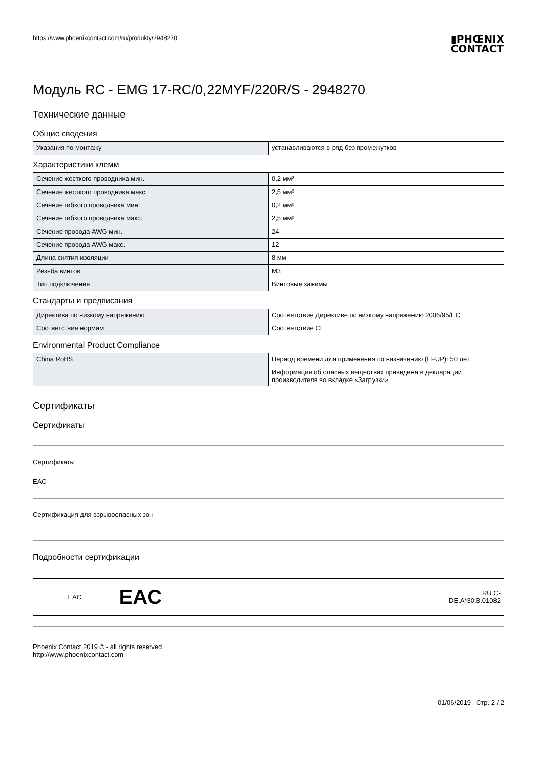https://www.phoenixcontact.com/ru/produkty/2948270
▮PHŒNIX
CONTACT
Модуль RC - EMG 17-RC/0,22MYF/220R/S - 2948270
Технические данные
Общие сведения
| Указания по монтажу | устанавливаются в ряд без промежутков |
Характеристики клемм
| Сечение жесткого проводника мин. | 0,2 мм² |
| Сечение жесткого проводника макс. | 2,5 мм² |
| Сечение гибкого проводника мин. | 0,2 мм² |
| Сечение гибкого проводника макс. | 2,5 мм² |
| Сечение провода AWG мин. | 24 |
| Сечение провода AWG макс. | 12 |
| Длина снятия изоляции | 8 мм |
| Резьба винтов | M3 |
| Тип подключения | Винтовые зажимы |
Стандарты и предписания
| Директива по низкому напряжению | Соответствие Директиве по низкому напряжению 2006/95/EC |
| Соответствие нормам | Соответствие CE |
Environmental Product Compliance
| China RoHS | Период времени для применения по назначению (EFUP): 50 лет |
| | Информация об опасных веществах приведена в декларации производителя во вкладке «Загрузки» |
Сертификаты
Сертификаты
Сертификаты
EAC
Сертификация для взрывоопасных зон
Подробности сертификации
| EAC | EAC | RU C- DE.A*30.B.01082 |
Phoenix Contact 2019 © - all rights reserved
http://www.phoenixcontact.com
01/06/2019 Стр. 2 / 2